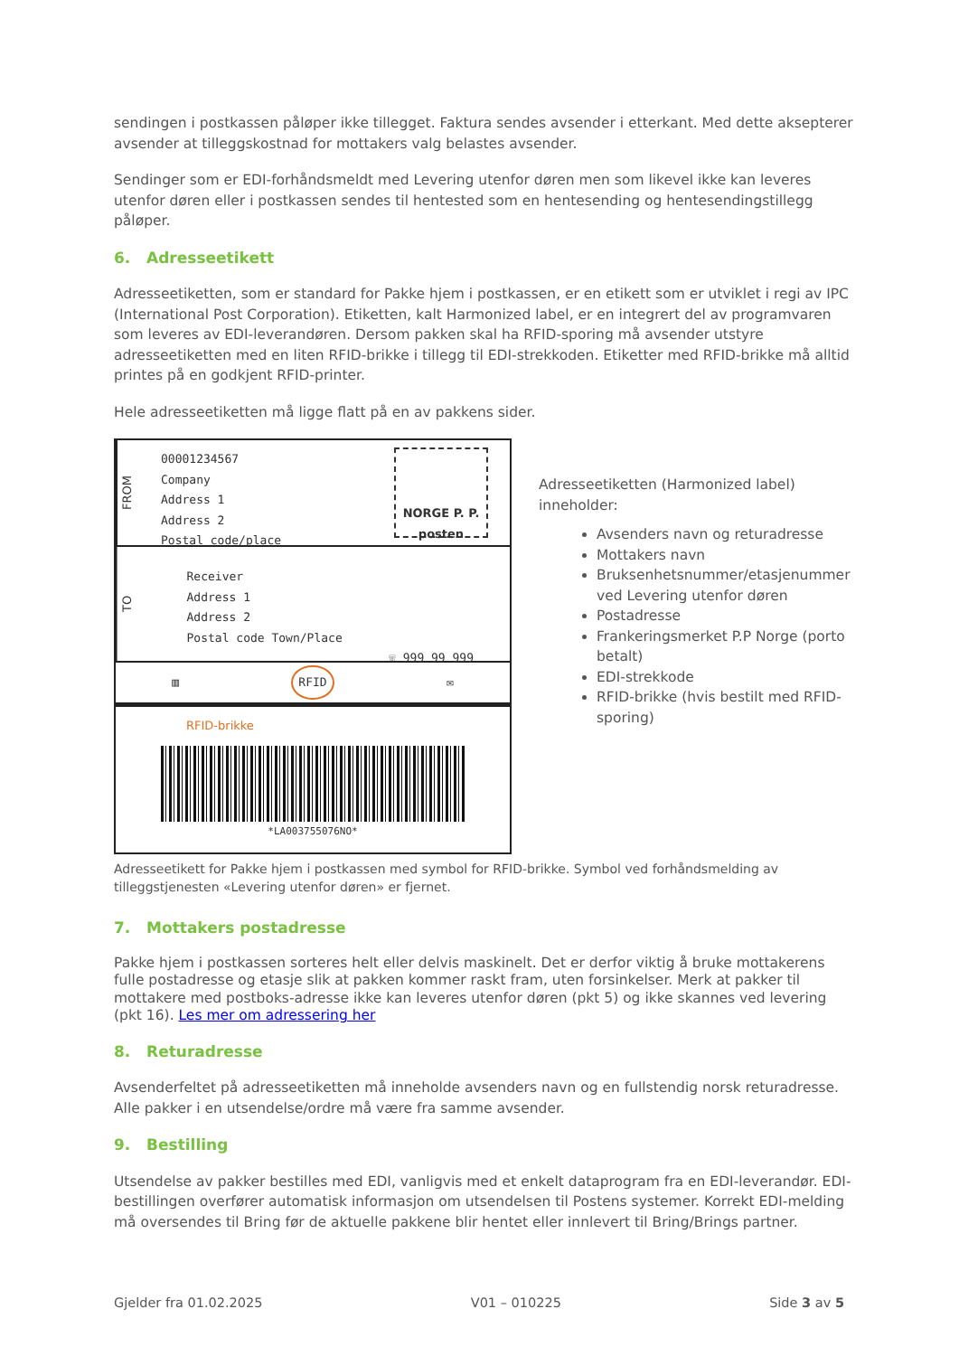sendingen i postkassen påløper ikke tillegget. Faktura sendes avsender i etterkant. Med dette aksepterer avsender at tilleggskostnad for mottakers valg belastes avsender.
Sendinger som er EDI-forhåndsmeldt med Levering utenfor døren men som likevel ikke kan leveres utenfor døren eller i postkassen sendes til hentested som en hentesending og hentesendingstillegg påløper.
6. Adresseetikett
Adresseetiketten, som er standard for Pakke hjem i postkassen, er en etikett som er utviklet i regi av IPC (International Post Corporation). Etiketten, kalt Harmonized label, er en integrert del av programvaren som leveres av EDI-leverandøren. Dersom pakken skal ha RFID-sporing må avsender utstyre adresseetiketten med en liten RFID-brikke i tillegg til EDI-strekkoden. Etiketter med RFID-brikke må alltid printes på en godkjent RFID-printer.
Hele adresseetiketten må ligge flatt på en av pakkens sider.
FROM
00001234567
Company
Address 1
Address 2
Postal code/place
NORGE P. P. posten
TO
Receiver
Address 1
Address 2
Postal code Town/Place
☏ 999 99 999
▥ RFID ✉
RFID-brikke
*LA003755076NO*
Adresseetiketten (Harmonized label) inneholder:
Avsenders navn og returadresse
Mottakers navn
Bruksenhetsnummer/etasjenummer ved Levering utenfor døren
Postadresse
Frankeringsmerket P.P Norge (porto betalt)
EDI-strekkode
RFID-brikke (hvis bestilt med RFID-sporing)
Adresseetikett for Pakke hjem i postkassen med symbol for RFID-brikke. Symbol ved forhåndsmelding av tilleggstjenesten «Levering utenfor døren» er fjernet.
7. Mottakers postadresse
Pakke hjem i postkassen sorteres helt eller delvis maskinelt. Det er derfor viktig å bruke mottakerens fulle postadresse og etasje slik at pakken kommer raskt fram, uten forsinkelser. Merk at pakker til mottakere med postboks-adresse ikke kan leveres utenfor døren (pkt 5) og ikke skannes ved levering (pkt 16). Les mer om adressering her
8. Returadresse
Avsenderfeltet på adresseetiketten må inneholde avsenders navn og en fullstendig norsk returadresse. Alle pakker i en utsendelse/ordre må være fra samme avsender.
9. Bestilling
Utsendelse av pakker bestilles med EDI, vanligvis med et enkelt dataprogram fra en EDI-leverandør. EDI-bestillingen overfører automatisk informasjon om utsendelsen til Postens systemer. Korrekt EDI-melding må oversendes til Bring før de aktuelle pakkene blir hentet eller innlevert til Bring/Brings partner.
Gjelder fra 01.02.2025 V01 – 010225 Side 3 av 5